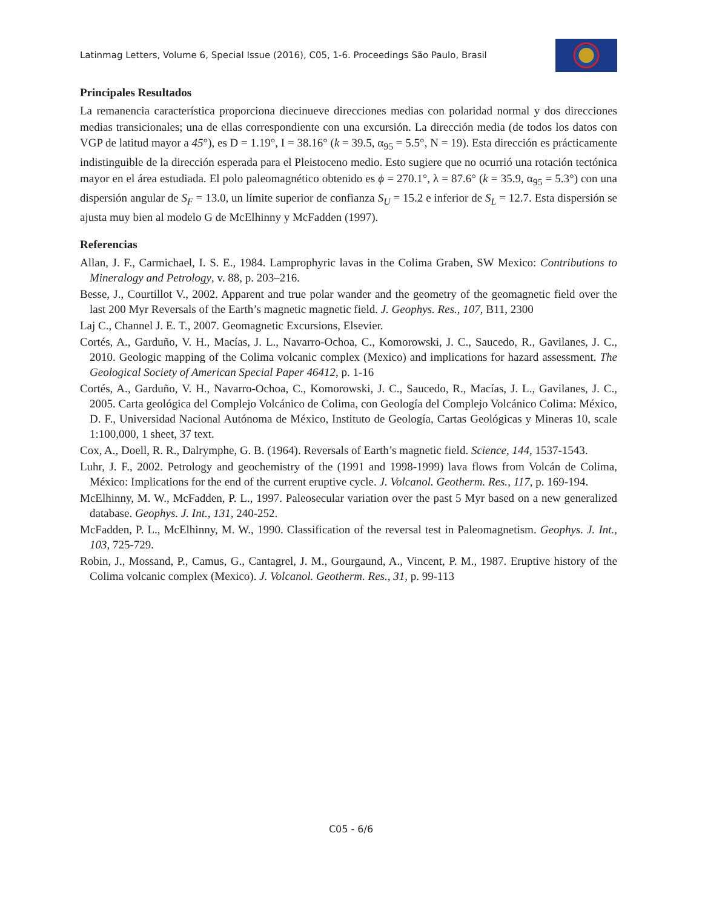Latinmag Letters, Volume 6, Special Issue (2016), C05, 1-6. Proceedings São Paulo, Brasil
Principales Resultados
La remanencia característica proporciona diecinueve direcciones medias con polaridad normal y dos direcciones medias transicionales; una de ellas correspondiente con una excursión. La dirección media (de todos los datos con VGP de latitud mayor a 45°), es D = 1.19°, I = 38.16° (k = 39.5, α<sub>95</sub> = 5.5°, N = 19). Esta dirección es prácticamente indistinguible de la dirección esperada para el Pleistoceno medio. Esto sugiere que no ocurrió una rotación tectónica mayor en el área estudiada. El polo paleomagnético obtenido es ϕ = 270.1°, λ = 87.6° (k = 35.9, α<sub>95</sub> = 5.3°) con una dispersión angular de S<sub>F</sub> = 13.0, un límite superior de confianza S<sub>U</sub> = 15.2 e inferior de S<sub>L</sub> = 12.7. Esta dispersión se ajusta muy bien al modelo G de McElhinny y McFadden (1997).
Referencias
Allan, J. F., Carmichael, I. S. E., 1984. Lamprophyric lavas in the Colima Graben, SW Mexico: Contributions to Mineralogy and Petrology, v. 88, p. 203–216.
Besse, J., Courtillot V., 2002. Apparent and true polar wander and the geometry of the geomagnetic field over the last 200 Myr Reversals of the Earth’s magnetic magnetic field. J. Geophys. Res., 107, B11, 2300
Laj C., Channel J. E. T., 2007. Geomagnetic Excursions, Elsevier.
Cortés, A., Garduño, V. H., Macías, J. L., Navarro-Ochoa, C., Komorowski, J. C., Saucedo, R., Gavilanes, J. C., 2010. Geologic mapping of the Colima volcanic complex (Mexico) and implications for hazard assessment. The Geological Society of American Special Paper 46412, p. 1-16
Cortés, A., Garduño, V. H., Navarro-Ochoa, C., Komorowski, J. C., Saucedo, R., Macías, J. L., Gavilanes, J. C., 2005. Carta geológica del Complejo Volcánico de Colima, con Geología del Complejo Volcánico Colima: México, D. F., Universidad Nacional Autónoma de México, Instituto de Geología, Cartas Geológicas y Mineras 10, scale 1:100,000, 1 sheet, 37 text.
Cox, A., Doell, R. R., Dalrymphe, G. B. (1964). Reversals of Earth’s magnetic field. Science, 144, 1537-1543.
Luhr, J. F., 2002. Petrology and geochemistry of the (1991 and 1998-1999) lava flows from Volcán de Colima, México: Implications for the end of the current eruptive cycle. J. Volcanol. Geotherm. Res., 117, p. 169-194.
McElhinny, M. W., McFadden, P. L., 1997. Paleosecular variation over the past 5 Myr based on a new generalized database. Geophys. J. Int., 131, 240-252.
McFadden, P. L., McElhinny, M. W., 1990. Classification of the reversal test in Paleomagnetism. Geophys. J. Int., 103, 725-729.
Robin, J., Mossand, P., Camus, G., Cantagrel, J. M., Gourgaund, A., Vincent, P. M., 1987. Eruptive history of the Colima volcanic complex (Mexico). J. Volcanol. Geotherm. Res., 31, p. 99-113
C05 - 6/6